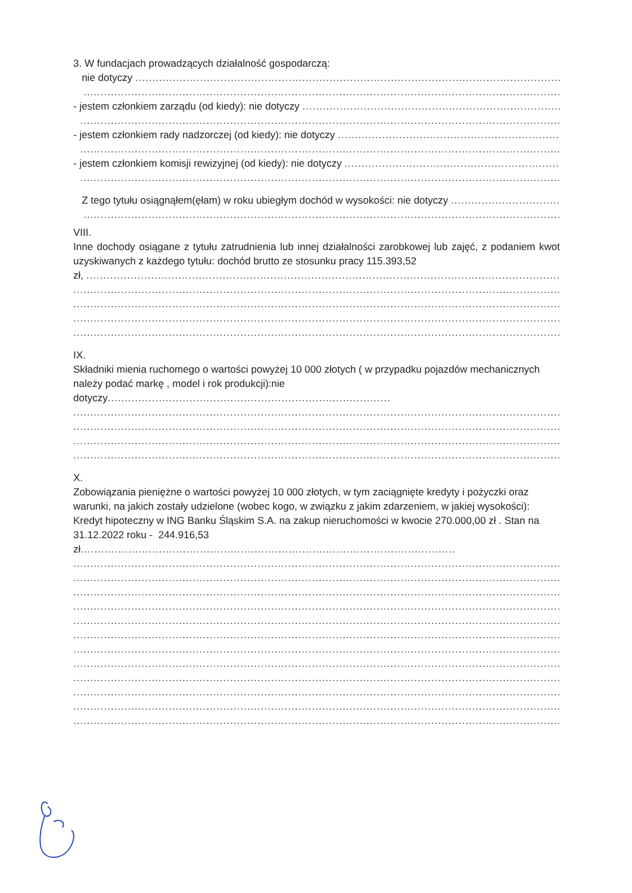3. W fundacjach prowadzących działalność gospodarczą:
nie dotyczy ..............................................................................................................................................................
..............................................................................................................................................................................
- jestem członkiem zarządu (od kiedy): nie dotyczy .........................................................................................................
..............................................................................................................................................................................
- jestem członkiem rady nadzorczej (od kiedy): nie dotyczy ...............................................................................................
..............................................................................................................................................................................
- jestem członkiem komisji rewizyjnej (od kiedy): nie dotyczy ............................................................................................
..............................................................................................................................................................................
Z tego tytułu osiągnąłem(ęłam) w roku ubiegłym dochód w wysokości: nie dotyczy ..........................................
..............................................................................................................................................................................
VIII.
Inne dochody osiągane z tytułu zatrudnienia lub innej działalności zarobkowej lub zajęć, z podaniem kwot uzyskiwanych z każdego tytułu: dochód brutto ze stosunku pracy 115.393,52
zł, ..............................................................................................................................................................................
................................................................................................................................................................................
................................................................................................................................................................................
................................................................................................................................................................................
................................................................................................................................................................................
IX.
Składniki mienia ruchomego o wartości powyżej 10 000 złotych ( w przypadku pojazdów mechanicznych należy podać markę , model i rok produkcji):nie dotyczy...................................................................................
................................................................................................................................................................................
................................................................................................................................................................................
................................................................................................................................................................................
................................................................................................................................................................................
X.
Zobowiązania pieniężne o wartości powyżej 10 000 złotych, w tym zaciągnięte kredyty i pożyczki oraz warunki, na jakich zostały udzielone (wobec kogo, w związku z jakim zdarzeniem, w jakiej wysokości): Kredyt hipoteczny w ING Banku Śląskim S.A. na zakup nieruchomości w kwocie 270.000,00 zł . Stan na 31.12.2022 roku - 244.916,53 zł..............................................................................................................
................................................................................................................................................................................
................................................................................................................................................................................
................................................................................................................................................................................
................................................................................................................................................................................
................................................................................................................................................................................
................................................................................................................................................................................
................................................................................................................................................................................
................................................................................................................................................................................
................................................................................................................................................................................
................................................................................................................................................................................
................................................................................................................................................................................
................................................................................................................................................................................